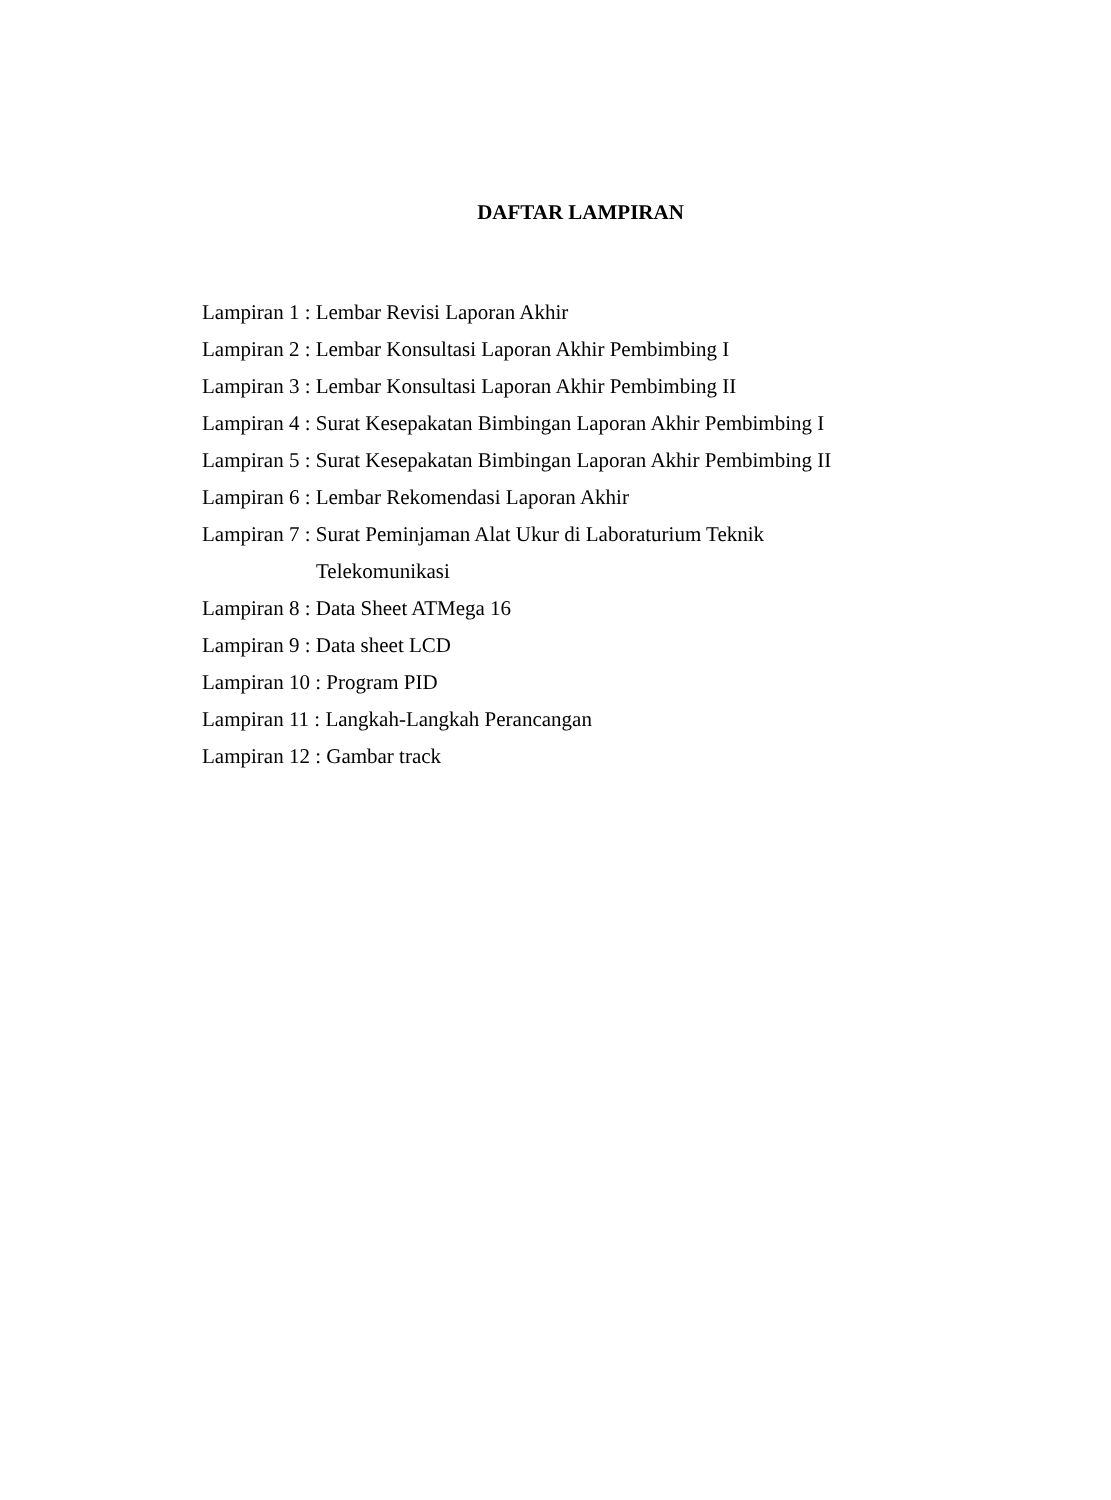DAFTAR LAMPIRAN
Lampiran 1 : Lembar Revisi Laporan Akhir
Lampiran 2 : Lembar Konsultasi Laporan Akhir Pembimbing I
Lampiran 3 : Lembar Konsultasi Laporan Akhir Pembimbing II
Lampiran 4 : Surat Kesepakatan Bimbingan Laporan Akhir Pembimbing I
Lampiran 5 : Surat Kesepakatan Bimbingan Laporan Akhir Pembimbing II
Lampiran 6 : Lembar Rekomendasi Laporan Akhir
Lampiran 7 : Surat Peminjaman Alat Ukur di Laboraturium Teknik
Telekomunikasi
Lampiran 8 : Data Sheet ATMega 16
Lampiran 9 : Data sheet LCD
Lampiran 10 : Program PID
Lampiran 11 : Langkah-Langkah Perancangan
Lampiran 12 : Gambar track